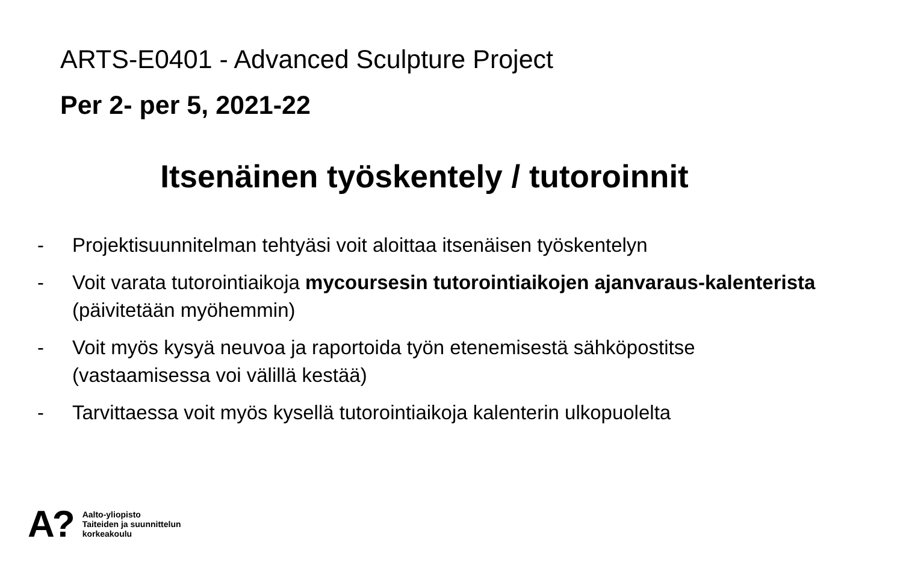ARTS-E0401 - Advanced Sculpture Project
Per 2- per 5, 2021-22
Itsenäinen työskentely / tutoroinnit
- Projektisuunnitelman tehtyäsi voit aloittaa itsenäisen työskentelyn
- Voit varata tutorointiaikoja mycoursesin tutorointiaikojen ajanvaraus-kalenterista (päivitetään myöhemmin)
- Voit myös kysyä neuvoa ja raportoida työn etenemisestä sähköpostitse (vastaamisessa voi välillä kestää)
- Tarvittaessa voit myös kysellä tutorointiaikoja kalenterin ulkopuolelta
A?
Aalto-yliopisto
Taiteiden ja suunnittelun
korkeakoulu